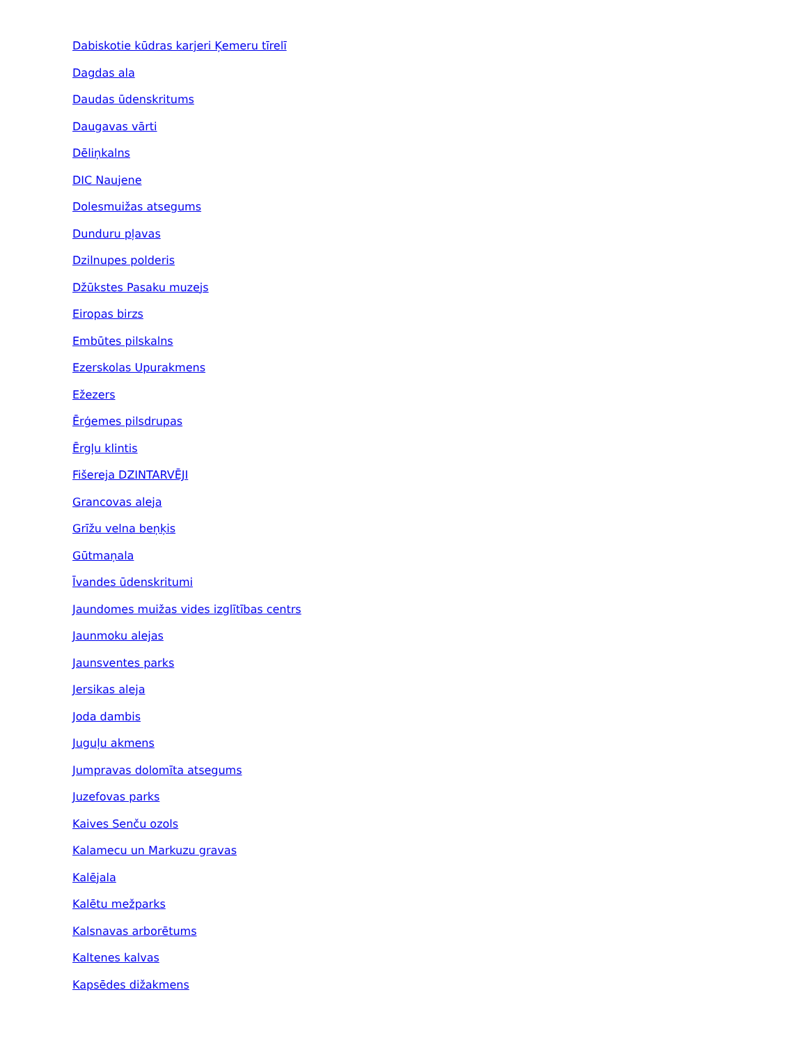Dabiskotie kūdras karjeri Ķemeru tīrelī
Dagdas ala
Daudas ūdenskritums
Daugavas vārti
Dēliņkalns
DIC Naujene
Dolesmuižas atsegums
Dunduru pļavas
Dzilnupes polderis
Džūkstes Pasaku muzejs
Eiropas birzs
Embūtes pilskalns
Ezerskolas Upurakmens
Ežezers
Ērģemes pilsdrupas
Ērgļu klintis
Fišereja DZINTARVĒJI
Grancovas aleja
Grīžu velna beņķis
Gūtmaņala
Īvandes ūdenskritumi
Jaundomes muižas vides izglītības centrs
Jaunmoku alejas
Jaunsventes parks
Jersikas aleja
Joda dambis
Juguļu akmens
Jumpravas dolomīta atsegums
Juzefovas parks
Kaives Senču ozols
Kalamecu un Markuzu gravas
Kalējala
Kalētu mežparks
Kalsnavas arborētums
Kaltenes kalvas
Kapsēdes dižakmens